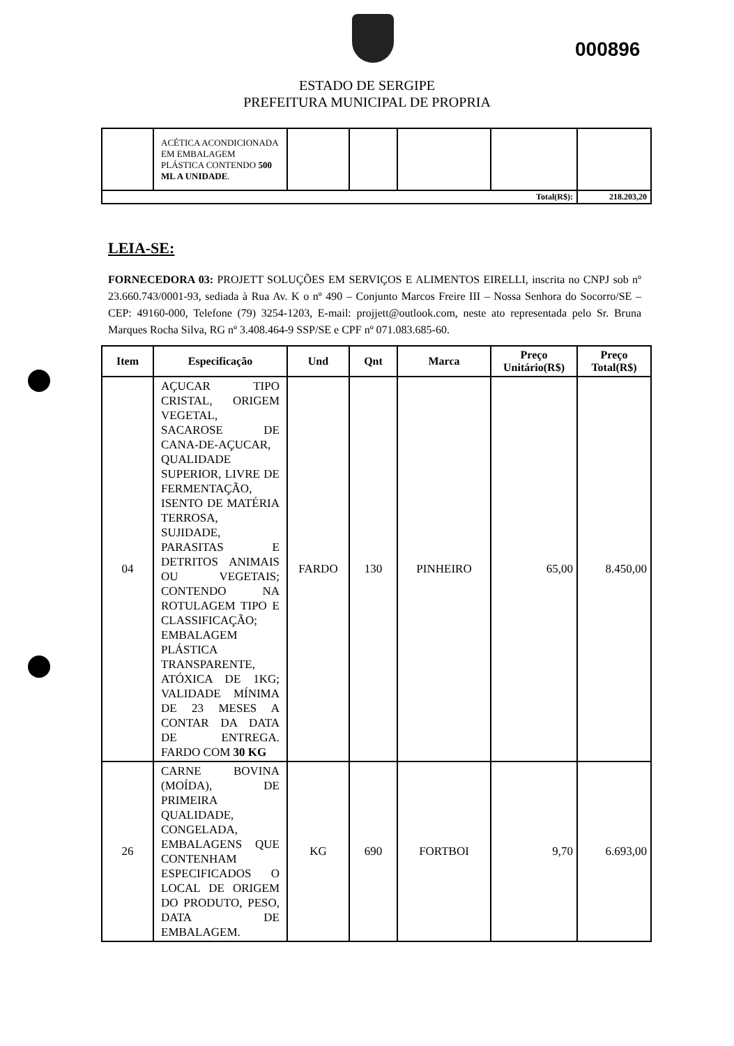000896
ESTADO DE SERGIPE
PREFEITURA MUNICIPAL DE PROPRIA
| | ACÉTICA ACONDICIONADA EM EMBALAGEM PLÁSTICA CONTENDO 500 ML A UNIDADE . | | | | | |
| Total(R$): | | | | | | 218.203,20 |
LEIA-SE:
FORNECEDORA 03: PROJETT SOLUÇÕES EM SERVIÇOS E ALIMENTOS EIRELLI, inscrita no CNPJ sob nº 23.660.743/0001-93, sediada à Rua Av. K o nº 490 – Conjunto Marcos Freire III – Nossa Senhora do Socorro/SE – CEP: 49160-000, Telefone (79) 3254-1203, E-mail: projjett@outlook.com, neste ato representada pelo Sr. Bruna Marques Rocha Silva, RG nº 3.408.464-9 SSP/SE e CPF nº 071.083.685-60.
| Item | Especificação | Und | Qnt | Marca | Preço Unitário(R$) | Preço Total(R$) |
| --- | --- | --- | --- | --- | --- | --- |
| 04 | AÇUCAR TIPO CRISTAL, ORIGEM VEGETAL, SACAROSE DE CANA-DE-AÇUCAR, QUALIDADE SUPERIOR, LIVRE DE FERMENTAÇÃO, ISENTO DE MATÉRIA TERROSA, SUJIDADE, PARASITAS E DETRITOS ANIMAIS OU VEGETAIS; CONTENDO NA ROTULAGEM TIPO E CLASSIFICAÇÃO; EMBALAGEM PLÁSTICA TRANSPARENTE, ATÓXICA DE 1KG; VALIDADE MÍNIMA DE 23 MESES A CONTAR DA DATA DE ENTREGA. FARDO COM 30 KG | FARDO | 130 | PINHEIRO | 65,00 | 8.450,00 |
| 26 | CARNE BOVINA (MOÍDA), DE PRIMEIRA QUALIDADE, CONGELADA, EMBALAGENS QUE CONTENHAM ESPECIFICADOS O LOCAL DE ORIGEM DO PRODUTO, PESO, DATA DE EMBALAGEM. | KG | 690 | FORTBOI | 9,70 | 6.693,00 |